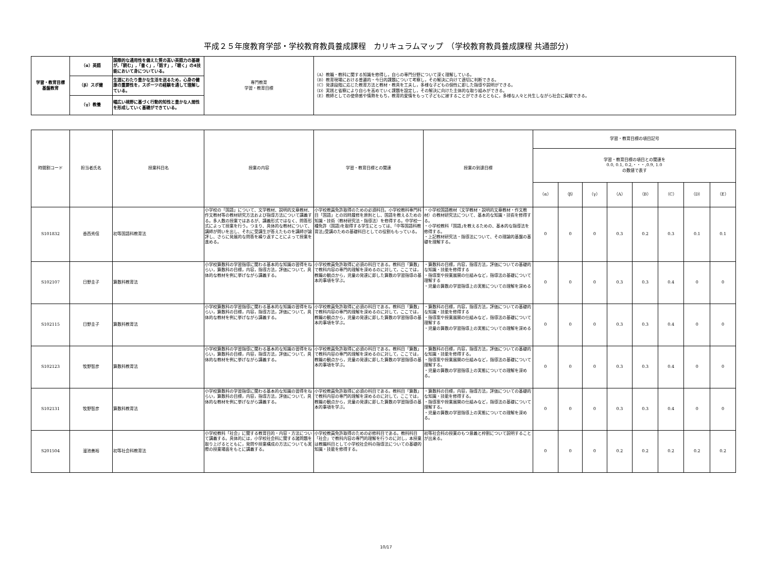平成２５年度教育学部・学校教育教員養成課程　カリキュラムマップ　（学校教育教員養成課程 共通部分)
| 学習・教育目標 基盤教育 | （α）英語 | 国際的な通用性を備えた質の高い英語力の基礎が,「読む」,「書く」,「話す」,「聴く」の4技能において身についている。 | 専門教育 学習・教育目標 | （A）教職・教科に関する知識を修得し，自らの専門分野について深く理解している。 （B）教育現場における普遍的・今日的課題について考察し，その解決に向けて適切に判断できる。 （C）発達段階に応じた教育方法と教材・教具を工夫し，多様な子どもの個性に即した指導や説明ができる。 （D）実践と省察により自らを高めていく課題を設定し，その解決に向けた主体的な取り組みができる。 （E）教師としての使命感や情熱をもち，教育的愛情をもって子どもに接することができるとともに，多様な人々と共生しながら社会に貢献できる。 |
| | （β）スポ健 | 生涯にわたり豊かな生活を送るため，心身の健康の重要性を，スポーツの経験を通して理解している。 | | |
| | （γ）教養 | 幅広い視野に基づく行動的知性と豊かな人間性を形成していく基礎ができている。 | | |
| 時間割コード | 担当者氏名 | 授業科目名 | 授業の内容 | 学習・教育目標との関連 | 授業の到達目標 | 学習・教育目標の項目記号 | | | | | | | |
| --- | --- | --- | --- | --- | --- | --- | --- | --- | --- | --- | --- | --- | --- |
| | | | | | | 学習・教育目標の項目との関連を 0.0, 0.1, 0.2,・・・,0.9, 1.0 の数値で表す | | | | | | | |
| | | | | | | （α） | （β） | （γ） | （A） | （B） | （C） | （D） | （E） |
| S101832 | 香西秀信 | 初等国語科教育法 | 小学校の「国語」について、文学教材、説明的文章教材、作文教材等の教材研究方法および指導方法について講義する。多人数の授業ではあるが、講義形式ではなく、問答形式によって授業を行う。つまり、具体的な教材について、講師が問いを出し、それに受講生が答えたものを講師が論評し、さらに発展的な問答を繰り返すことによって授業を進める。 | 小学校教員免許取得のための必須科目。小学校教科専門科目「国語」との同時履修を原則とし、国語を教えるための知識・技術（教材研究法・指導法）を修得する。中学校一種免許（国語)を取得する学生にとっては、｢中等国語科教育法｣受講のための基礎科目としての役割ももっている。 | ・小学校国語教材（文学教材・説明的文章教材・作文教材）の教材研究法について、基本的な知識・技術を修得する。 ・小学校教科「国語｣を教えるための、基本的な指導法を修得する。 ・上記教材研究法・指導法について、その理論的基盤の基礎を理解する。 | 0 | 0 | 0 | 0.3 | 0.2 | 0.3 | 0.1 | 0.1 |
| S102107 | 日野圭子 | 算数科教育法 | 小学校算数科の学習指導に関わる基本的な知識の習得をねらい，算数科の目標，内容，指導方法，評価について，具体的な教材を例に挙げながら講義する。 | 小学校教員免許取得に必須の科目である。教科目「算数」で教科内容の専門的理解を深めるのに対して，ここでは，教職の観点から，児童の発達に即した算数の学習指導の基本的事項を学ぶ。 | ・算数科の目標，内容，指導方法，評価についての基礎的な知識・技能を修得する ・指導案や授業展開の仕組みなど，指導法の基礎について理解する ・児童の算数の学習指導上の実態についての理解を深める | 0 | 0 | 0 | 0.3 | 0.3 | 0.4 | 0 | 0 |
| S102115 | 日野圭子 | 算数科教育法 | 小学校算数科の学習指導に関わる基本的な知識の習得をねらい，算数科の目標，内容，指導方法，評価について，具体的な教材を例に挙げながら講義する。 | 小学校教員免許取得に必須の科目である。教科目「算数」で教科内容の専門的理解を深めるのに対して，ここでは，教職の観点から，児童の発達に即した算数の学習指導の基本的事項を学ぶ。 | ・算数科の目標，内容，指導方法，評価についての基礎的な知識・技能を修得する ・指導案や授業展開の仕組みなど，指導法の基礎について理解する ・児童の算数の学習指導上の実態についての理解を深める | 0 | 0 | 0 | 0.3 | 0.3 | 0.4 | 0 | 0 |
| S102123 | 牧野智彦 | 算数科教育法 | 小学校算数科の学習指導に関わる基本的な知識の習得をねらい，算数科の目標，内容，指導方法，評価について，具体的な教材を例に挙げながら講義する。 | 小学校教員免許取得に必須の科目である。教科目「算数」で教科内容の専門的理解を深めるのに対して，ここでは，教職の観点から，児童の発達に即した算数の学習指導の基本的事項を学ぶ。 | ・算数科の目標，内容，指導方法，評価についての基礎的な知識・技能を修得する。 ・指導案や授業展開の仕組みなど，指導法の基礎について理解する。 ・児童の算数の学習指導上の実態についての理解を深める。 | 0 | 0 | 0 | 0.3 | 0.3 | 0.4 | 0 | 0 |
| S102131 | 牧野智彦 | 算数科教育法 | 小学校算数科の学習指導に関わる基本的な知識の習得をねらい，算数科の目標，内容，指導方法，評価について，具体的な教材を例に挙げながら講義する。 | 小学校教員免許取得に必須の科目である。教科目「算数」で教科内容の専門的理解を深めるのに対して，ここでは，教職の観点から，児童の発達に即した算数の学習指導の基本的事項を学ぶ。 | ・算数科の目標，内容，指導方法，評価についての基礎的な知識・技能を修得する。 ・指導案や授業展開の仕組みなど，指導法の基礎について理解する。 ・児童の算数の学習指導上の実態についての理解を深める。 | 0 | 0 | 0 | 0.3 | 0.3 | 0.4 | 0 | 0 |
| S201504 | 溜池善裕 | 初等社会科教育法 | 小学校教科「社会」に関する教育目的・内容・方法について講義する。具体的には，小学校社会科に関する諸問題を取り上げるとともに，発問や授業構成の方法についても実際の授業場面をもとに講義する。 | 小学校教員免許取得のための必修科目である。教科科目「社会」で教科内容の専門的理解を行うのに対し，本授業は教職科目として小学校社会科の指導法についての基礎的知識・技能を修得する。 | 初等社会科の授業のもつ意義と枠割について説明することが出来る。 | 0 | 0 | 0 | 0.2 | 0.2 | 0.2 | 0.2 | 0.2 |
10/17